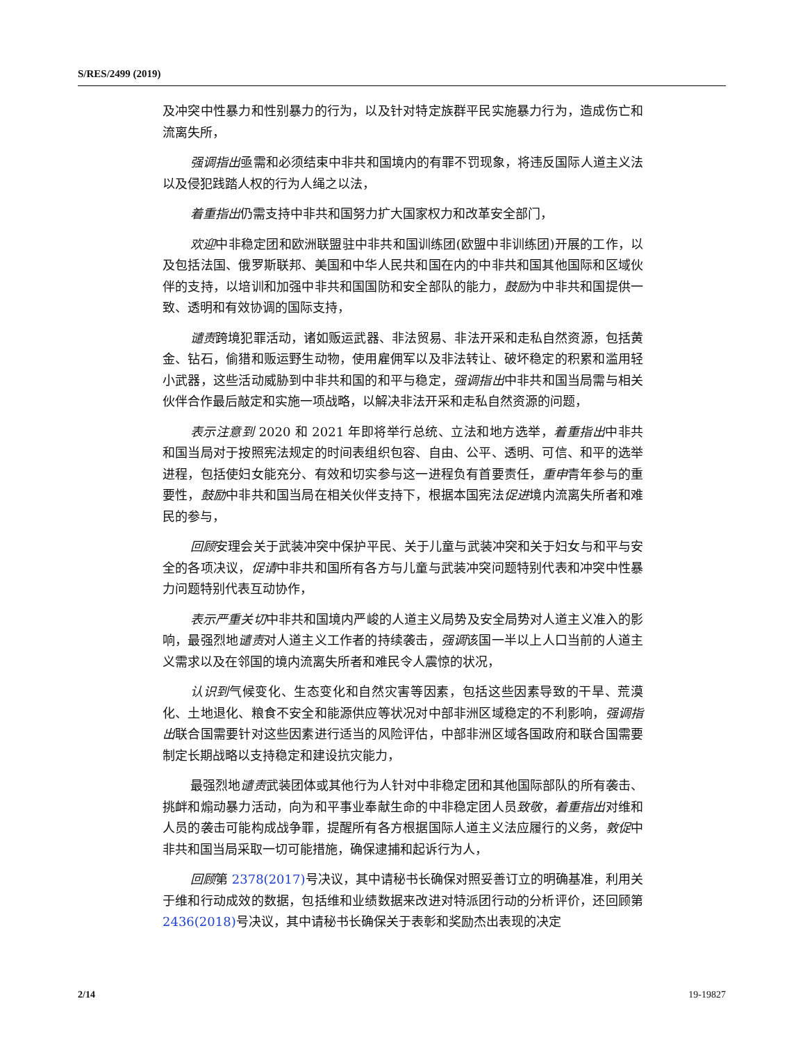S/RES/2499 (2019)
及冲突中性暴力和性别暴力的行为，以及针对特定族群平民实施暴力行为，造成伤亡和流离失所，
强调指出亟需和必须结束中非共和国境内的有罪不罚现象，将违反国际人道主义法以及侵犯践踏人权的行为人绳之以法，
着重指出仍需支持中非共和国努力扩大国家权力和改革安全部门，
欢迎中非稳定团和欧洲联盟驻中非共和国训练团(欧盟中非训练团)开展的工作，以及包括法国、俄罗斯联邦、美国和中华人民共和国在内的中非共和国其他国际和区域伙伴的支持，以培训和加强中非共和国国防和安全部队的能力，鼓励为中非共和国提供一致、透明和有效协调的国际支持，
谴责跨境犯罪活动，诸如贩运武器、非法贸易、非法开采和走私自然资源，包括黄金、钻石，偷猎和贩运野生动物，使用雇佣军以及非法转让、破坏稳定的积累和滥用轻小武器，这些活动威胁到中非共和国的和平与稳定，强调指出中非共和国当局需与相关伙伴合作最后敲定和实施一项战略，以解决非法开采和走私自然资源的问题，
表示注意到 2020 和 2021 年即将举行总统、立法和地方选举，着重指出中非共和国当局对于按照宪法规定的时间表组织包容、自由、公平、透明、可信、和平的选举进程，包括使妇女能充分、有效和切实参与这一进程负有首要责任，重申青年参与的重要性，鼓励中非共和国当局在相关伙伴支持下，根据本国宪法促进境内流离失所者和难民的参与，
回顾安理会关于武装冲突中保护平民、关于儿童与武装冲突和关于妇女与和平与安全的各项决议，促请中非共和国所有各方与儿童与武装冲突问题特别代表和冲突中性暴力问题特别代表互动协作，
表示严重关切中非共和国境内严峻的人道主义局势及安全局势对人道主义准入的影响，最强烈地谴责对人道主义工作者的持续袭击，强调该国一半以上人口当前的人道主义需求以及在邻国的境内流离失所者和难民令人震惊的状况，
认识到气候变化、生态变化和自然灾害等因素，包括这些因素导致的干旱、荒漠化、土地退化、粮食不安全和能源供应等状况对中部非洲区域稳定的不利影响，强调指出联合国需要针对这些因素进行适当的风险评估，中部非洲区域各国政府和联合国需要制定长期战略以支持稳定和建设抗灾能力，
最强烈地谴责武装团体或其他行为人针对中非稳定团和其他国际部队的所有袭击、挑衅和煽动暴力活动，向为和平事业奉献生命的中非稳定团人员致敬，着重指出对维和人员的袭击可能构成战争罪，提醒所有各方根据国际人道主义法应履行的义务，敦促中非共和国当局采取一切可能措施，确保逮捕和起诉行为人，
回顾第 2378(2017) 号决议，其中请秘书长确保对照妥善订立的明确基准，利用关于维和行动成效的数据，包括维和业绩数据来改进对特派团行动的分析评价，还回顾第 2436(2018) 号决议，其中请秘书长确保关于表彰和奖励杰出表现的决定
2/14 19-19827